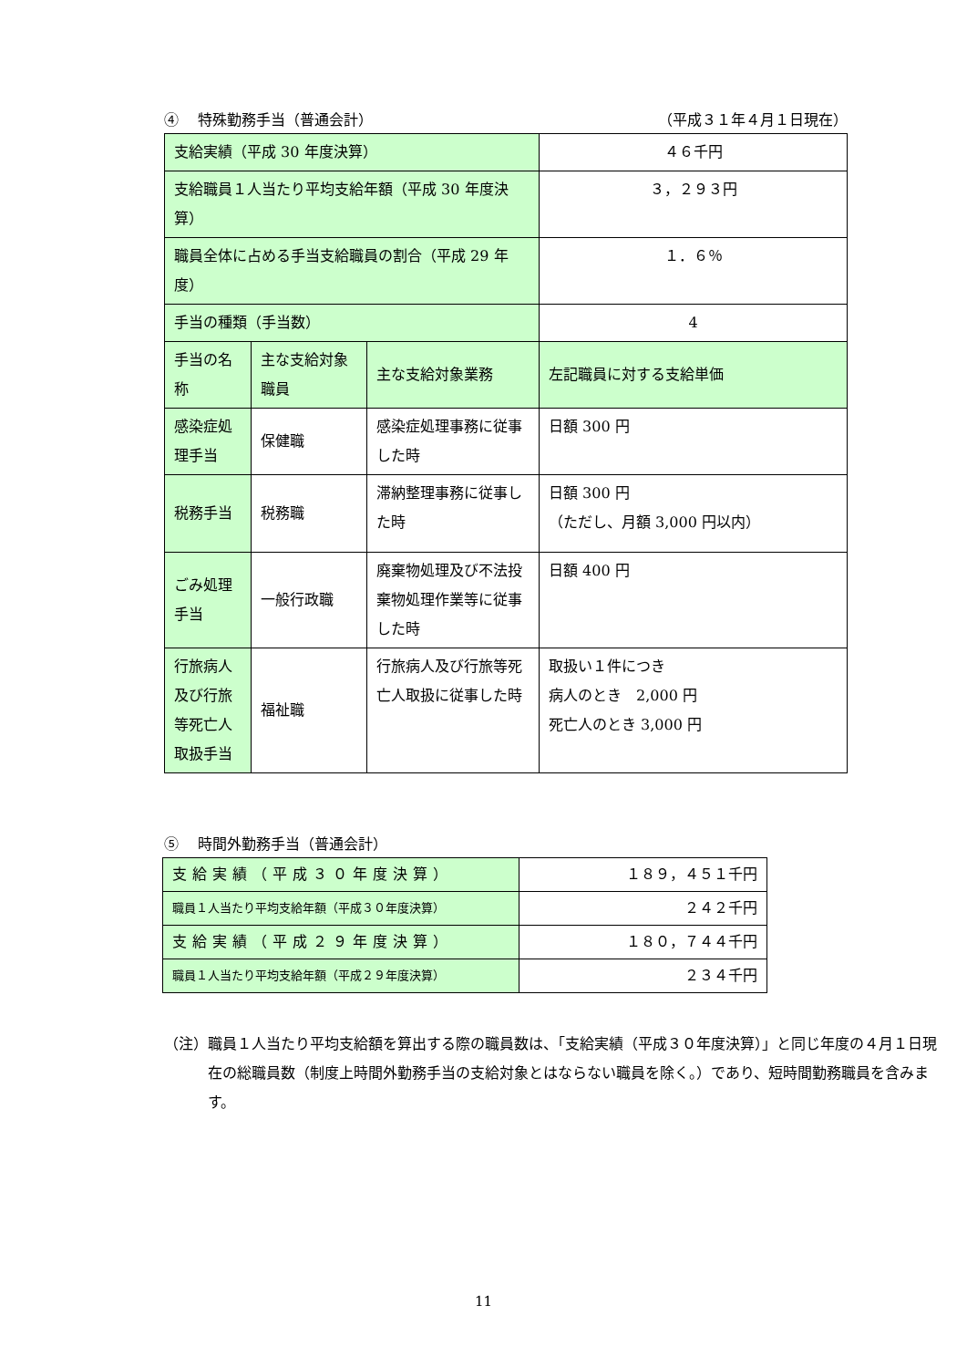④　 特殊勤務手当（普通会計） （平成３１年４月１日現在）
| 支給実績（平成 30 年度決算） | | | ４６千円 |
| 支給職員１人当たり平均支給年額（平成 30 年度決算） | | | ３，２９３円 |
| 職員全体に占める手当支給職員の割合（平成 29 年度） | | | １．６％ |
| 手当の種類（手当数） | | | 4 |
| 手当の名称 | 主な支給対象職員 | 主な支給対象業務 | 左記職員に対する支給単価 |
| 感染症処理手当 | 保健職 | 感染症処理事務に従事した時 | 日額 300 円 |
| 税務手当 | 税務職 | 滞納整理事務に従事した時 | 日額 300 円 （ただし、月額 3,000 円以内） |
| ごみ処理手当 | 一般行政職 | 廃棄物処理及び不法投棄物処理作業等に従事した時 | 日額 400 円 |
| 行旅病人及び行旅等死亡人取扱手当 | 福祉職 | 行旅病人及び行旅等死亡人取扱に従事した時 | 取扱い１件につき 病人のとき 2,000 円 死亡人のとき 3,000 円 |
⑤　 時間外勤務手当（普通会計）
| 支給実績（平成３０年度決算） | １８９，４５１千円 |
| 職員１人当たり平均支給年額（平成３０年度決算） | ２４２千円 |
| 支給実績（平成２９年度決算） | １８０，７４４千円 |
| 職員１人当たり平均支給年額（平成２９年度決算） | ２３４千円 |
（注）職員１人当たり平均支給額を算出する際の職員数は、「支給実績（平成３０年度決算）」と同じ年度の４月１日現在の総職員数（制度上時間外勤務手当の支給対象とはならない職員を除く。）であり、短時間勤務職員を含みます。
11